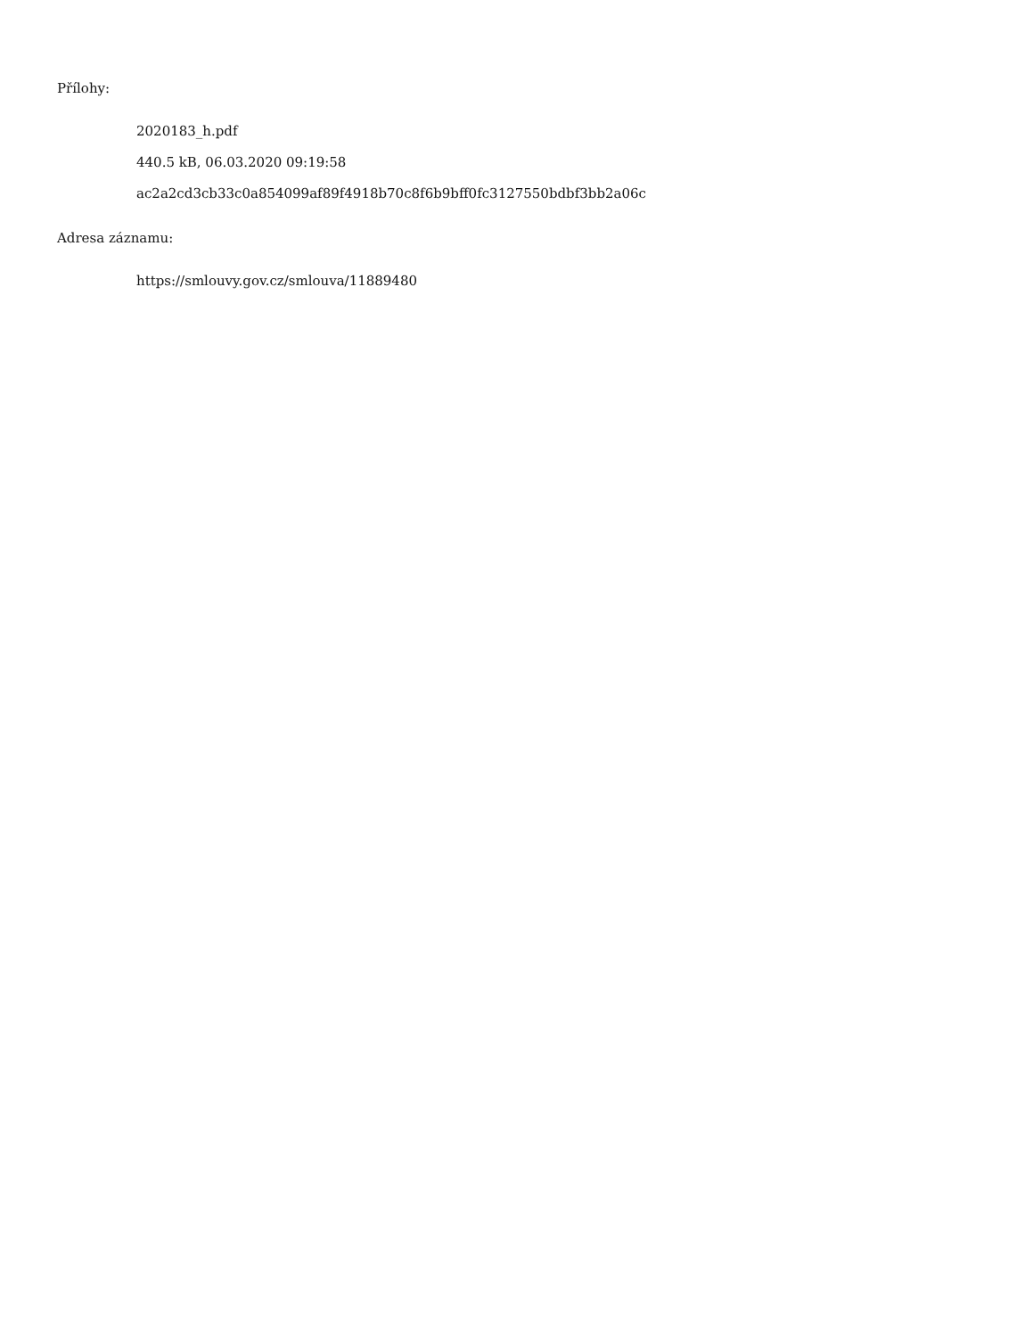Přílohy:
2020183_h.pdf
440.5 kB, 06.03.2020 09:19:58
ac2a2cd3cb33c0a854099af89f4918b70c8f6b9bff0fc3127550bdbf3bb2a06c
Adresa záznamu:
https://smlouvy.gov.cz/smlouva/11889480